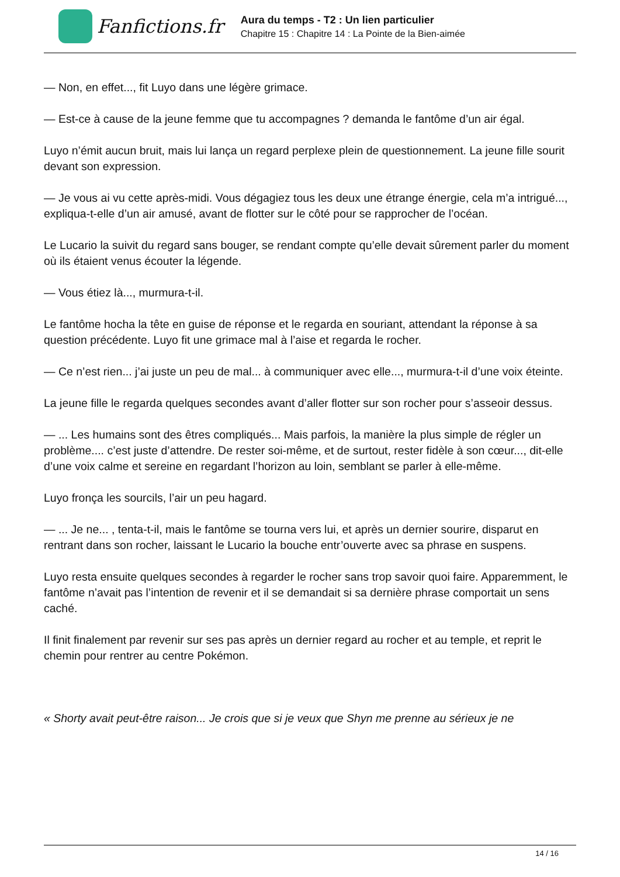Fanfictions.fr
Aura du temps - T2 : Un lien particulier
Chapitre 15 : Chapitre 14 : La Pointe de la Bien-aimée
— Non, en effet..., fit Luyo dans une légère grimace.
— Est-ce à cause de la jeune femme que tu accompagnes ? demanda le fantôme d’un air égal.
Luyo n’émit aucun bruit, mais lui lança un regard perplexe plein de questionnement. La jeune fille sourit devant son expression.
— Je vous ai vu cette après-midi. Vous dégagiez tous les deux une étrange énergie, cela m’a intrigué..., expliqua-t-elle d’un air amusé, avant de flotter sur le côté pour se rapprocher de l’océan.
Le Lucario la suivit du regard sans bouger, se rendant compte qu’elle devait sûrement parler du moment où ils étaient venus écouter la légende.
— Vous étiez là..., murmura-t-il.
Le fantôme hocha la tête en guise de réponse et le regarda en souriant, attendant la réponse à sa question précédente. Luyo fit une grimace mal à l’aise et regarda le rocher.
— Ce n’est rien... j’ai juste un peu de mal... à communiquer avec elle..., murmura-t-il d’une voix éteinte.
La jeune fille le regarda quelques secondes avant d’aller flotter sur son rocher pour s’asseoir dessus.
— ... Les humains sont des êtres compliqués... Mais parfois, la manière la plus simple de régler un problème.... c’est juste d’attendre. De rester soi-même, et de surtout, rester fidèle à son cœur..., dit-elle d’une voix calme et sereine en regardant l’horizon au loin, semblant se parler à elle-même.
Luyo fronça les sourcils, l’air un peu hagard.
— ... Je ne... , tenta-t-il, mais le fantôme se tourna vers lui, et après un dernier sourire, disparut en rentrant dans son rocher, laissant le Lucario la bouche entr’ouverte avec sa phrase en suspens.
Luyo resta ensuite quelques secondes à regarder le rocher sans trop savoir quoi faire. Apparemment, le fantôme n’avait pas l’intention de revenir et il se demandait si sa dernière phrase comportait un sens caché.
Il finit finalement par revenir sur ses pas après un dernier regard au rocher et au temple, et reprit le chemin pour rentrer au centre Pokémon.
« Shorty avait peut-être raison... Je crois que si je veux que Shyn me prenne au sérieux je ne
14 / 16